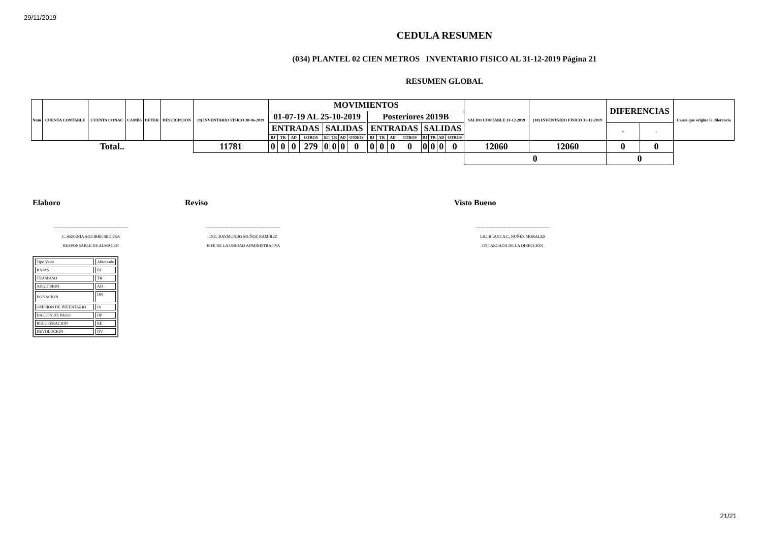29/11/2019
CEDULA RESUMEN
(034) PLANTEL 02 CIEN METROS INVENTARIO FISICO AL 31-12-2019 Página 21
RESUMEN GLOBAL
| Num | CUENTA CONTABLE | CUENTA CONAC | CAMBS | DETER | DESCRIPCION | (9) INVENTARIO FISICO 30-06-2019 | MOVIMIENTOS | | | | | | | | | | | | | | | | | SALDO CONTABLE 31-12-2019 | (10) INVENTARIO FISICO 31-12-2019 | DIFERENCIAS | | Causa que origino la diferencia |
| --- | --- | --- | --- | --- | --- | --- | --- | --- | --- | --- | --- | --- | --- | --- | --- | --- | --- | --- | --- | --- | --- | --- | --- | --- | --- | --- | --- | --- |
| | | | | | | | 01-07-19 AL 25-10-2019 | | | | | | | | | Posteriores 2019B | | | | | | | | | | | | |
| | | | | | | | ENTRADAS | | | | SALIDAS | | | | | ENTRADAS | | | | SALIDAS | | | | | | + | - | |
| | | | | | | | BJ | TR | AD | OTROS | BJ | TR | AD | OTROS | | BJ | TR | AD | OTROS | BJ | TR | AD | OTROS | | | | | |
| Total.. | | | | | | 11781 | 0 | 0 | 0 | 279 | 0 | 0 | 0 | 0 | | 0 | 0 | 0 | 0 | 0 | 0 | 0 | 0 | 12060 | 12060 | 0 | 0 | |
| | | | | | | | | | | | | | | | | | | | | | | | | 0 | | 0 | | |
Elaboro
-------------------------------------------------------
C. ARSENIA AGUIRRE SEGURA
RESPONSABLE DE ALMACEN
Reviso
-------------------------------------------------------
ING. RAYMUNDO MUÑOZ RAMIREZ
JEFE DE LA UNIDAD ADMINISTRATIVA
Visto Bueno
-------------------------------------------------------
LIC. BLANCA C, NUÑEZ MORALES
ENCARGADA DE LA DIRECCIÓN
| Tipo Vales | Abreviado |
| BAJAS | BJ |
| TRASPASO | TR |
| ADQUISION | AD |
| DONACION | DN |
| OMISION DE INVENTARIO | Oi |
| DACION DE PAGO | DP |
| RECUPERACION | RE |
| DEVOLUCION | DV |
21/21